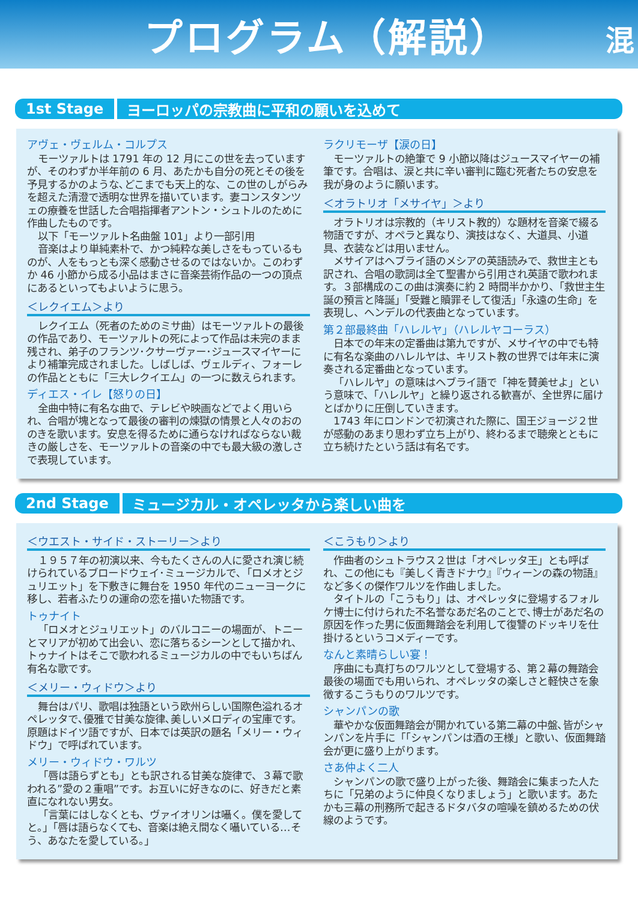プログラム（解説）
混
1st Stage ヨーロッパの宗教曲に平和の願いを込めて
アヴェ・ヴェルム・コルプス
モーツァルトは 1791 年の 12 月にこの世を去っていますが、そのわずか半年前の 6 月、あたかも自分の死とその後を予見するかのような､どこまでも天上的な、この世のしがらみを超えた清澄で透明な世界を描いています。妻コンスタンツェの療養を世話した合唱指揮者アントン・シュトルのために作曲したものです。
以下「モーツァルト名曲盤 101」より一部引用
音楽はより単純素朴で、かつ純粋な美しさをもっているものが、人をもっとも深く感動させるのではないか。このわずか 46 小節から成る小品はまさに音楽芸術作品の一つの頂点にあるといってもよいように思う。
＜レクイエム＞より
レクイエム（死者のためのミサ曲）はモーツァルトの最後の作品であり、モーツァルトの死によって作品は未完のまま残され、弟子のフランツ･クサーヴァー･ジュースマイヤーにより補筆完成されました。しばしば、ヴェルディ、フォーレの作品とともに「三大レクイエム」の一つに数えられます。
ディエス・イレ【怒りの日】
全曲中特に有名な曲で、テレビや映画などでよく用いられ、合唱が塊となって最後の審判の煉獄の情景と人々のおののきを歌います。安息を得るために通らなければならない裁きの厳しさを、モーツァルトの音楽の中でも最大級の激しさで表現しています。
ラクリモーザ【涙の日】
モーツァルトの絶筆で 9 小節以降はジュースマイヤーの補筆です。合唱は、涙と共に辛い審判に臨む死者たちの安息を我が身のように願います。
＜オラトリオ「メサイヤ」＞より
オラトリオは宗教的（キリスト教的）な題材を音楽で綴る物語ですが、オペラと異なり、演技はなく、大道具、小道具、衣装などは用いません。
メサイアはヘブライ語のメシアの英語読みで、救世主とも訳され、合唱の歌詞は全て聖書から引用され英語で歌われます。３部構成のこの曲は演奏に約 2 時間半かかり、「救世主生誕の預言と降誕」「受難と贖罪そして復活」「永遠の生命」を表現し、ヘンデルの代表曲となっています。
第２部最終曲「ハレルヤ」（ハレルヤコーラス）
日本での年末の定番曲は第九ですが、メサイヤの中でも特に有名な楽曲のハレルヤは、キリスト教の世界では年末に演奏される定番曲となっています。
「ハレルヤ」の意味はヘブライ語で「神を賛美せよ」という意味で、「ハレルヤ」と繰り返される歓喜が、全世界に届けとばかりに圧倒していきます。
1743 年にロンドンで初演された際に、国王ジョージ２世が感動のあまり思わず立ち上がり、終わるまで聴衆とともに立ち続けたという話は有名です。
2nd Stage ミュージカル・オペレッタから楽しい曲を
＜ウエスト・サイド・ストーリー＞より
１９５７年の初演以来、今もたくさんの人に愛され演じ続けられているブロードウェイ･ミュージカルで､「ロメオとジュリエット」を下敷きに舞台を 1950 年代のニューヨークに移し、若者ふたりの運命の恋を描いた物語です。
トゥナイト
「ロメオとジュリエット」のバルコニーの場面が、トニーとマリアが初めて出会い、恋に落ちるシーンとして描かれ、トゥナイトはそこで歌われるミュージカルの中でもいちばん有名な歌です。
＜メリー・ウィドウ＞より
舞台はパリ、歌唱は独語という欧州らしい国際色溢れるオペレッタで､優雅で甘美な旋律､美しいメロディの宝庫です。原題はドイツ語ですが、日本では英訳の題名「メリー・ウィドウ」で呼ばれています。
メリー・ウィドウ・ワルツ
「唇は語らずとも」とも訳される甘美な旋律で、３幕で歌われる”愛の２重唱”です。お互いに好きなのに、好きだと素直になれない男女。
「言葉にはしなくとも、ヴァイオリンは囁く。僕を愛してと｡」「唇は語らなくても、音楽は絶え間なく囁いている…そう、あなたを愛している｡」
＜こうもり＞より
作曲者のシュトラウス２世は「オペレッタ王」とも呼ばれ、この他にも『美しく青きドナウ』『ウィーンの森の物語』など多くの傑作ワルツを作曲しました。
タイトルの「こうもり」は、オペレッタに登場するフォルケ博士に付けられた不名誉なあだ名のことで､博士があだ名の原因を作った男に仮面舞踏会を利用して復讐のドッキリを仕掛けるというコメディーです。
なんと素晴らしい宴！
序曲にも真打ちのワルツとして登場する、第２幕の舞踏会最後の場面でも用いられ、オペレッタの楽しさと軽快さを象徴するこうもりのワルツです。
シャンパンの歌
華やかな仮面舞踏会が開かれている第二幕の中盤､皆がシャンパンを片手に「｢シャンパンは酒の王様」と歌い、仮面舞踏会が更に盛り上がります。
さあ仲よく二人
シャンパンの歌で盛り上がった後、舞踏会に集まった人たちに「兄弟のように仲良くなりましょう」と歌います。あたかも三幕の刑務所で起きるドタバタの喧噪を鎮めるための伏線のようです。